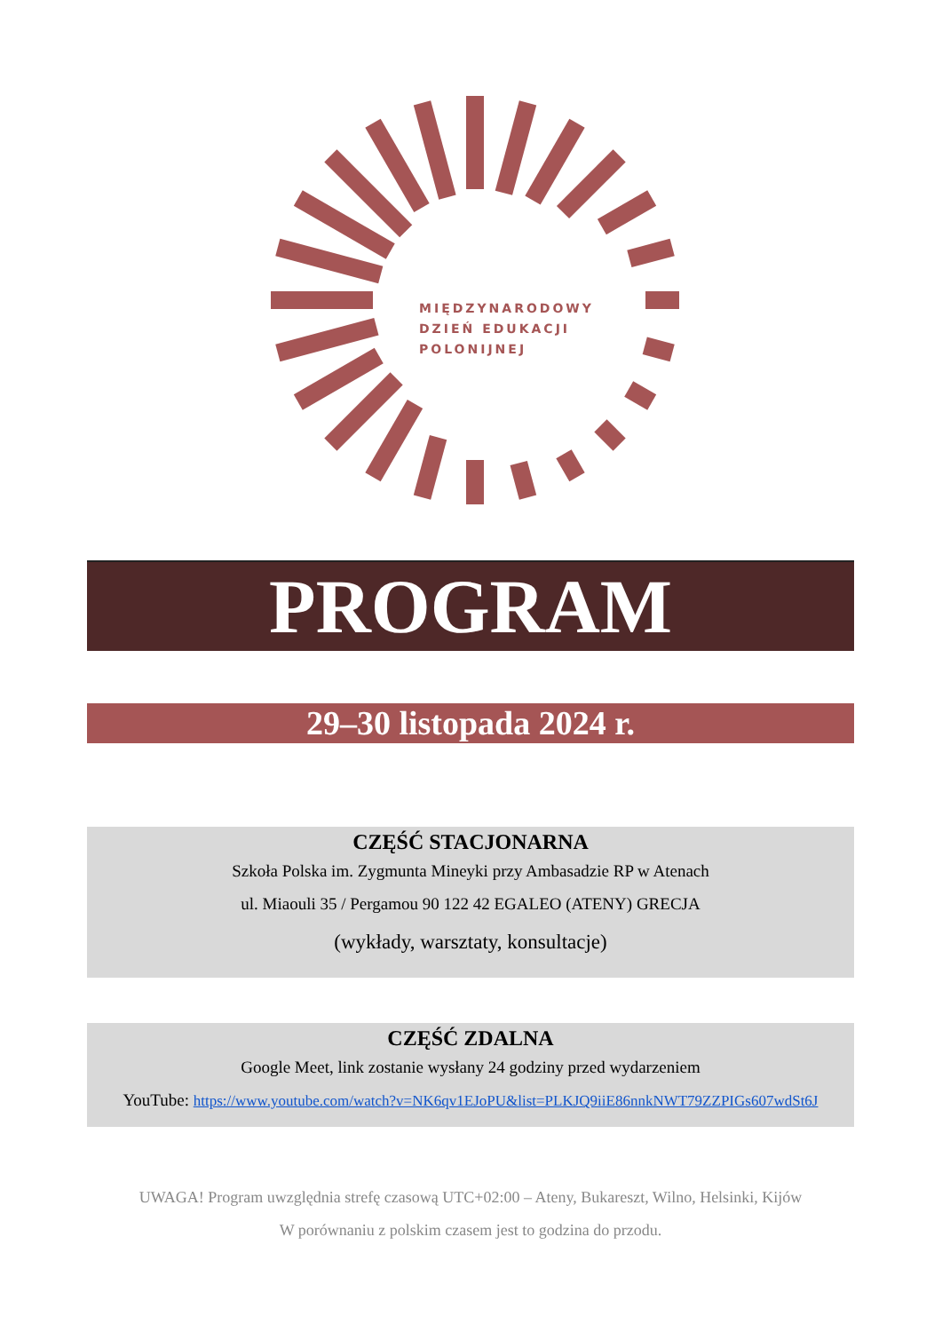MIĘDZYNARODOWY
DZIEŃ EDUKACJI
POLONIJNEJ
PROGRAM
29–30 listopada 2024 r.
CZĘŚĆ STACJONARNA
Szkoła Polska im. Zygmunta Mineyki przy Ambasadzie RP w Atenach
ul. Miaouli 35 / Pergamou 90 122 42 EGALEO (ATENY) GRECJA
(wykłady, warsztaty, konsultacje)
CZĘŚĆ ZDALNA
Google Meet, link zostanie wysłany 24 godziny przed wydarzeniem
YouTube: https://www.youtube.com/watch?v=NK6qv1EJoPU&list=PLKJQ9iiE86nnkNWT79ZZPIGs607wdSt6J
UWAGA! Program uwzględnia strefę czasową UTC+02:00 – Ateny, Bukareszt, Wilno, Helsinki, Kijów
W porównaniu z polskim czasem jest to godzina do przodu.